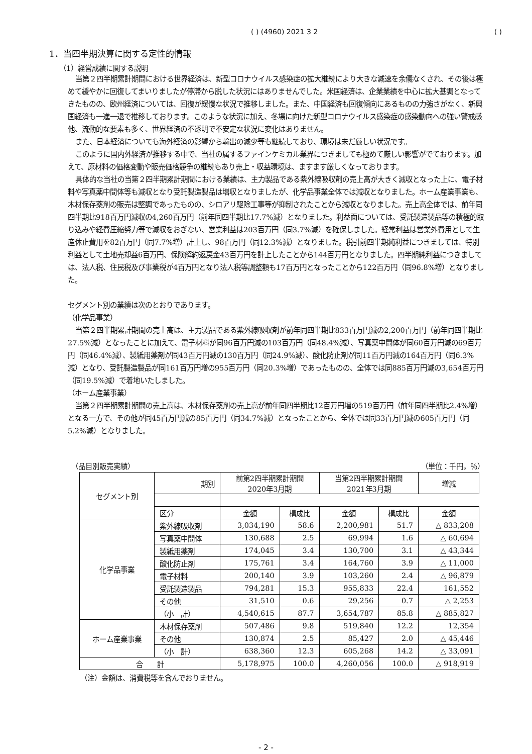( ) (4960) 2021 3 2 ( )
1．当四半期決算に関する定性的情報
（1）経営成績に関する説明
当第２四半期累計期間における世界経済は、新型コロナウイルス感染症の拡大継続により大きな減速を余儀なくされ、その後は極めて緩やかに回復してまいりましたが停滞から脱した状況にはありませんでした。米国経済は、企業業績を中心に拡大基調となってきたものの、欧州経済については、回復が緩慢な状況で推移しました。また、中国経済も回復傾向にあるものの力強さがなく、新興国経済も一進一退で推移しております。このような状況に加え、冬場に向けた新型コロナウイルス感染症の感染動向への強い警戒感他、流動的な要素も多く、世界経済の不透明で不安定な状況に変化はありません。
また、日本経済についても海外経済の影響から輸出の減少等も継続しており、環境は未だ厳しい状況です。
このように国内外経済が推移する中で、当社の属するファインケミカル業界につきましても極めて厳しい影響がでております。加えて、原材料の価格変動や販売価格競争の継続もあり売上・収益環境は、ますます厳しくなっております。
具体的な当社の当第２四半期累計期間における業績は、主力製品である紫外線吸収剤の売上高が大きく減収となった上に、電子材料や写真薬中間体等も減収となり受託製造製品は増収となりましたが、化学品事業全体では減収となりました。ホーム産業事業も、木材保存薬剤の販売は堅調であったものの、シロアリ駆除工事等が抑制されたことから減収となりました。売上高全体では、前年同四半期比918百万円減収の4,260百万円（前年同四半期比17.7%減）となりました。利益面については、受託製造製品等の積極的取り込みや経費圧縮努力等で減収をおぎない、営業利益は203百万円（同3.7%減）を確保しました。経常利益は営業外費用として生産休止費用を82百万円（同7.7%増）計上し、98百万円（同12.3%減）となりました。税引前四半期純利益につきましては、特別利益として土地売却益6百万円、保険解約返戻金43百万円を計上したことから144百万円となりました。四半期純利益につきましては、法人税、住民税及び事業税が4百万円となり法人税等調整額も17百万円となったことから122百万円（同96.8%増）となりました。
セグメント別の業績は次のとおりであります。
（化学品事業）
当第２四半期累計期間の売上高は、主力製品である紫外線吸収剤が前年同四半期比833百万円減の2,200百万円（前年同四半期比27.5%減）となったことに加えて、電子材料が同96百万円減の103百万円（同48.4%減）、写真薬中間体が同60百万円減の69百万円（同46.4%減）、製紙用薬剤が同43百万円減の130百万円（同24.9%減）、酸化防止剤が同11百万円減の164百万円（同6.3%減）となり、受託製造製品が同161百万円増の955百万円（同20.3%増）であったものの、全体では同885百万円減の3,654百万円（同19.5%減）で着地いたしました。
（ホーム産業事業）
当第２四半期累計期間の売上高は、木材保存薬剤の売上高が前年同四半期比12百万円増の519百万円（前年同四半期比2.4%増）となる一方で、その他が同45百万円減の85百万円（同34.7%減）となったことから、全体では同33百万円減の605百万円（同5.2%減）となりました。
（品目別販売実績） （単位：千円，％）
| セグメント別 | 期別 | 前第2四半期累計期間 2020年3月期 | | 当第2四半期累計期間 2021年3月期 | | 増減 |
| --- | --- | --- | --- | --- | --- | --- |
| | 区分 | 金額 | 構成比 | 金額 | 構成比 | 金額 |
| 化学品事業 | 紫外線吸収剤 | 3,034,190 | 58.6 | 2,200,981 | 51.7 | △ 833,208 |
| | 写真薬中間体 | 130,688 | 2.5 | 69,994 | 1.6 | △ 60,694 |
| | 製紙用薬剤 | 174,045 | 3.4 | 130,700 | 3.1 | △ 43,344 |
| | 酸化防止剤 | 175,761 | 3.4 | 164,760 | 3.9 | △ 11,000 |
| | 電子材料 | 200,140 | 3.9 | 103,260 | 2.4 | △ 96,879 |
| | 受託製造製品 | 794,281 | 15.3 | 955,833 | 22.4 | 161,552 |
| | その他 | 31,510 | 0.6 | 29,256 | 0.7 | △ 2,253 |
| | （小 計） | 4,540,615 | 87.7 | 3,654,787 | 85.8 | △ 885,827 |
| ホーム産業事業 | 木材保存薬剤 | 507,486 | 9.8 | 519,840 | 12.2 | 12,354 |
| | その他 | 130,874 | 2.5 | 85,427 | 2.0 | △ 45,446 |
| | （小 計） | 638,360 | 12.3 | 605,268 | 14.2 | △ 33,091 |
| 合 計 | | 5,178,975 | 100.0 | 4,260,056 | 100.0 | △ 918,919 |
（注）金額は、消費税等を含んでおりません。
- 2 -